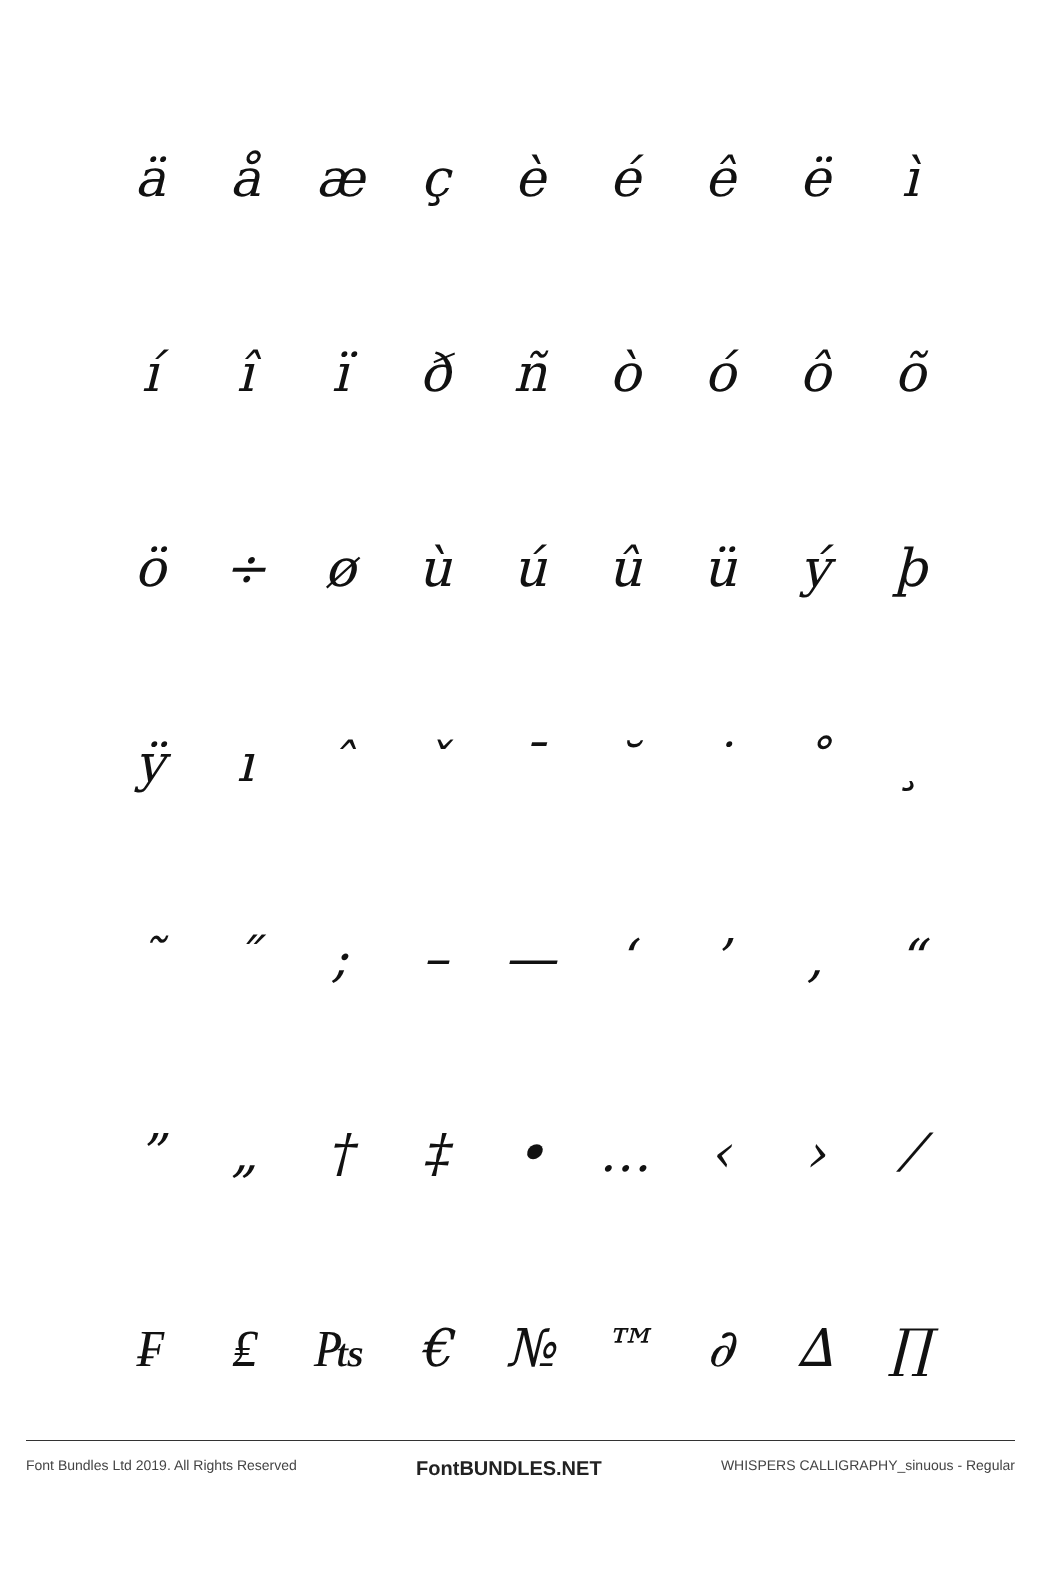ä å æ ç è é ê ë ì
í î ï ð ñ ò ó ô õ
ö ÷ ø ù ú û ü ý þ
ÿ ı ˆ ˇ ¯ ˘ ˙ ˚ ¸
˜ ˝ ; – — ‘ ’ ‚ “
” „ † ‡ • … ‹ › ⁄
₣ ₤ ₧ € № ™ ∂ ∆ ∏
Font Bundles Ltd 2019. All Rights Reserved FontBUNDLES.NET WHISPERS CALLIGRAPHY_sinuous - Regular